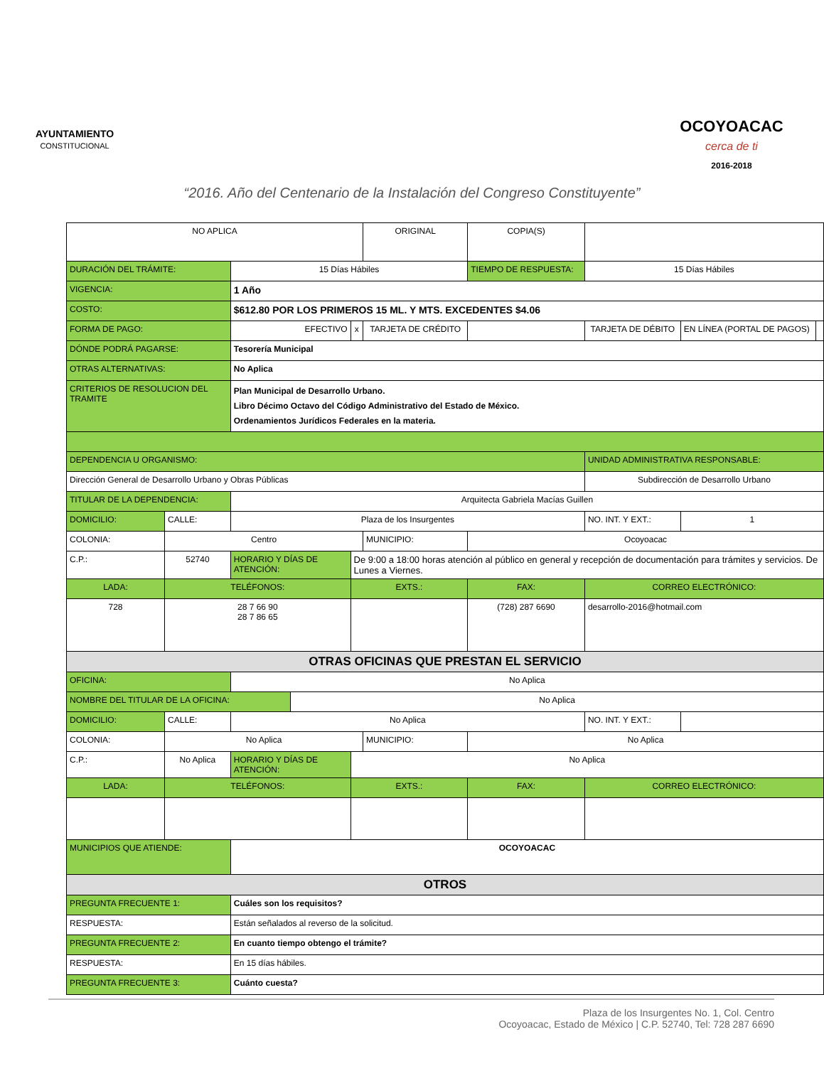AYUNTAMIENTO
CONSTITUCIONAL
OCOYOACAC
cerca de ti
2016-2018
“2016. Año del Centenario de la Instalación del Congreso Constituyente”
| NO APLICA | | | | | | ORIGINAL | | COPIA(S) | | | | |
| DURACIÓN DEL TRÁMITE: | | 15 Días Hábiles | | | | | TIEMPO DE RESPUESTA: | | 15 Días Hábiles | | | |
| VIGENCIA: | | 1 Año | | | | | | | | | | |
| COSTO: | | $612.80 POR LOS PRIMEROS 15 ML. Y MTS. EXCEDENTES $4.06 | | | | | | | | | | |
| FORMA DE PAGO: | | EFECTIVO | | | x | TARJETA DE CRÉDITO | | | TARJETA DE DÉBITO | | EN LÍNEA (PORTAL DE PAGOS) | |
| DÓNDE PODRÁ PAGARSE: | | Tesorería Municipal | | | | | | | | | | |
| OTRAS ALTERNATIVAS: | | No Aplica | | | | | | | | | | |
| CRITERIOS DE RESOLUCION DEL TRAMITE | | Plan Municipal de Desarrollo Urbano. Libro Décimo Octavo del Código Administrativo del Estado de México. Ordenamientos Jurídicos Federales en la materia. | | | | | | | | | | |
| DEPENDENCIA U ORGANISMO: | | | | | | | | | UNIDAD ADMINISTRATIVA RESPONSABLE: | | | |
| Dirección General de Desarrollo Urbano y Obras Públicas | | | | | | | | | Subdirección de Desarrollo Urbano | | | |
| TITULAR DE LA DEPENDENCIA: | | | Arquitecta Gabriela Macías Guillen | | | | | | | | | |
| DOMICILIO: | CALLE: | Plaza de los Insurgentes | | | | | | | | NO. INT. Y EXT.: | 1 | |
| COLONIA: | Centro | | | | | MUNICIPIO: | Ocoyoacac | | | | | |
| C.P.: | 52740 | | HORARIO Y DÍAS DE ATENCIÓN: | | De 9:00 a 18:00 horas atención al público en general y recepción de documentación para trámites y servicios. De Lunes a Viernes. | | | | | | | |
| LADA: | TELÉFONOS: | | | | EXTS.: | | FAX: | | | CORREO ELECTRÓNICO: | | |
| 728 | 28 7 66 90 28 7 86 65 | | | | | | (728) 287 6690 | | | desarrollo-2016@hotmail.com | | |
| OTRAS OFICINAS QUE PRESTAN EL SERVICIO | | | | | | | | | | | | |
| OFICINA: | | No Aplica | | | | | | | | | | |
| NOMBRE DEL TITULAR DE LA OFICINA: | | | | No Aplica | | | | | | | | |
| DOMICILIO: | CALLE: | No Aplica | | | | | | | | NO. INT. Y EXT.: | | |
| COLONIA: | No Aplica | | | | | MUNICIPIO: | No Aplica | | | | | |
| C.P.: | No Aplica | | HORARIO Y DÍAS DE ATENCIÓN: | | No Aplica | | | | | | | |
| LADA: | TELÉFONOS: | | | | EXTS.: | | FAX: | | | CORREO ELECTRÓNICO: | | |
| MUNICIPIOS QUE ATIENDE: | | | OCOYOACAC | | | | | | | | | |
| OTROS | | | | | | | | | | | | |
| PREGUNTA FRECUENTE 1: | | | Cuáles son los requisitos? | | | | | | | | | |
| RESPUESTA: | | | Están señalados al reverso de la solicitud. | | | | | | | | | |
| PREGUNTA FRECUENTE 2: | | | En cuanto tiempo obtengo el trámite? | | | | | | | | | |
| RESPUESTA: | | | En 15 días hábiles. | | | | | | | | | |
| PREGUNTA FRECUENTE 3: | | | Cuánto cuesta? | | | | | | | | | |
Plaza de los Insurgentes No. 1, Col. Centro
Ocoyoacac, Estado de México | C.P. 52740, Tel: 728 287 6690